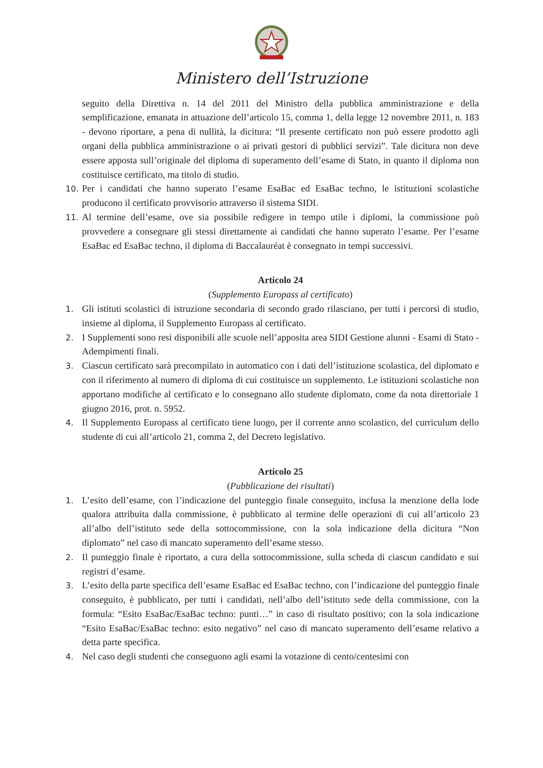Ministero dell’Istruzione
seguito della Direttiva n. 14 del 2011 del Ministro della pubblica amministrazione e della semplificazione, emanata in attuazione dell’articolo 15, comma 1, della legge 12 novembre 2011, n. 183 - devono riportare, a pena di nullità, la dicitura: “Il presente certificato non può essere prodotto agli organi della pubblica amministrazione o ai privati gestori di pubblici servizi”. Tale dicitura non deve essere apposta sull’originale del diploma di superamento dell’esame di Stato, in quanto il diploma non costituisce certificato, ma titolo di studio.
10.
Per i candidati che hanno superato l’esame EsaBac ed EsaBac techno, le istituzioni scolastiche producono il certificato provvisorio attraverso il sistema SIDI.
11.
Al termine dell’esame, ove sia possibile redigere in tempo utile i diplomi, la commissione può provvedere a consegnare gli stessi direttamente ai candidati che hanno superato l’esame. Per l’esame EsaBac ed EsaBac techno, il diploma di Baccalauréat è consegnato in tempi successivi.
Articolo 24
(Supplemento Europass al certificato)
1.
Gli istituti scolastici di istruzione secondaria di secondo grado rilasciano, per tutti i percorsi di studio, insieme al diploma, il Supplemento Europass al certificato.
2.
I Supplementi sono resi disponibili alle scuole nell’apposita area SIDI Gestione alunni - Esami di Stato - Adempimenti finali.
3.
Ciascun certificato sarà precompilato in automatico con i dati dell’istituzione scolastica, del diplomato e con il riferimento al numero di diploma di cui costituisce un supplemento. Le istituzioni scolastiche non apportano modifiche al certificato e lo consegnano allo studente diplomato, come da nota direttoriale 1 giugno 2016, prot. n. 5952.
4.
Il Supplemento Europass al certificato tiene luogo, per il corrente anno scolastico, del curriculum dello studente di cui all’articolo 21, comma 2, del Decreto legislativo.
Articolo 25
(Pubblicazione dei risultati)
1.
L’esito dell’esame, con l’indicazione del punteggio finale conseguito, inclusa la menzione della lode qualora attribuita dalla commissione, è pubblicato al termine delle operazioni di cui all’articolo 23 all’albo dell’istituto sede della sottocommissione, con la sola indicazione della dicitura “Non diplomato” nel caso di mancato superamento dell’esame stesso.
2.
Il punteggio finale è riportato, a cura della sottocommissione, sulla scheda di ciascun candidato e sui registri d’esame.
3.
L’esito della parte specifica dell’esame EsaBac ed EsaBac techno, con l’indicazione del punteggio finale conseguito, è pubblicato, per tutti i candidati, nell’albo dell’istituto sede della commissione, con la formula: “Esito EsaBac/EsaBac techno: punti…” in caso di risultato positivo; con la sola indicazione “Esito EsaBac/EsaBac techno: esito negativo” nel caso di mancato superamento dell’esame relativo a detta parte specifica.
4.
Nel caso degli studenti che conseguono agli esami la votazione di cento/centesimi con